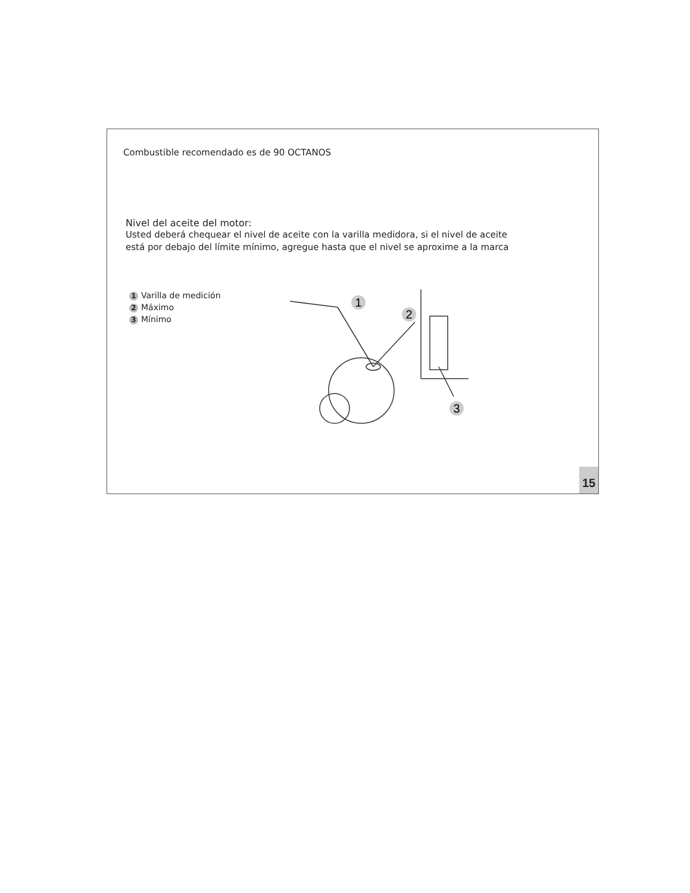Combustible recomendado es de 90 OCTANOS
Nivel del aceite del motor:
Usted deberá chequear el nivel de aceite con la varilla medidora, si el nivel de aceite
está por debajo del límite mínimo, agregue hasta que el nivel se aproxime a la marca
1 Varilla de medición
2 Máximo
3 Mínimo
1
2
3
15